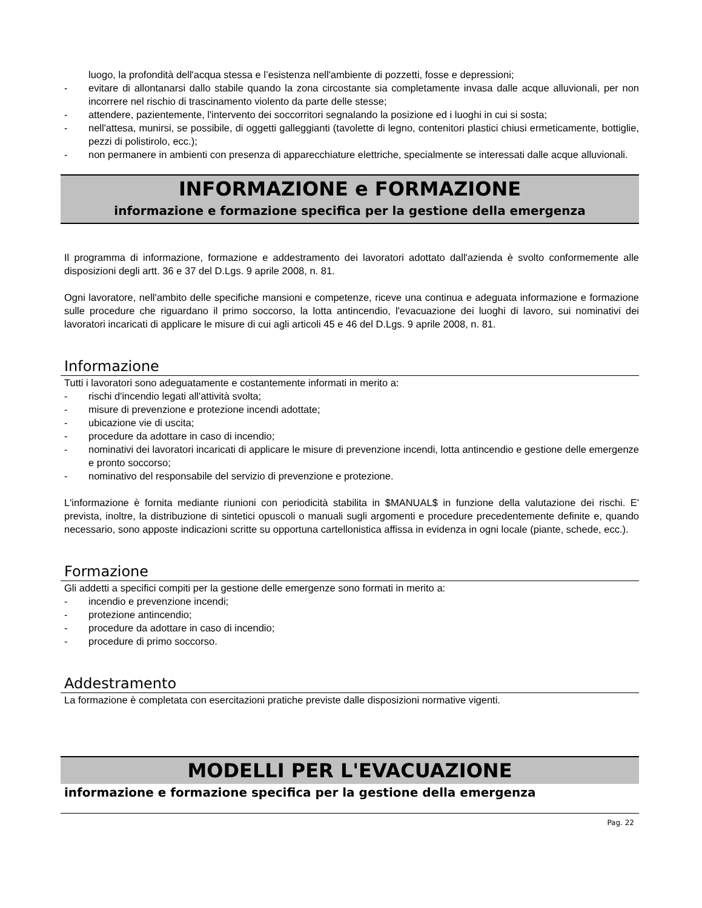luogo, la profondità dell'acqua stessa e l’esistenza nell'ambiente di pozzetti, fosse e depressioni;
- evitare di allontanarsi dallo stabile quando la zona circostante sia completamente invasa dalle acque alluvionali, per non incorrere nel rischio di trascinamento violento da parte delle stesse;
- attendere, pazientemente, l'intervento dei soccorritori segnalando la posizione ed i luoghi in cui si sosta;
- nell'attesa, munirsi, se possibile, di oggetti galleggianti (tavolette di legno, contenitori plastici chiusi ermeticamente, bottiglie, pezzi di polistirolo, ecc.);
- non permanere in ambienti con presenza di apparecchiature elettriche, specialmente se interessati dalle acque alluvionali.
INFORMAZIONE e FORMAZIONE
informazione e formazione specifica per la gestione della emergenza
Il programma di informazione, formazione e addestramento dei lavoratori adottato dall'azienda è svolto conformemente alle disposizioni degli artt. 36 e 37 del D.Lgs. 9 aprile 2008, n. 81.
Ogni lavoratore, nell'ambito delle specifiche mansioni e competenze, riceve una continua e adeguata informazione e formazione sulle procedure che riguardano il primo soccorso, la lotta antincendio, l'evacuazione dei luoghi di lavoro, sui nominativi dei lavoratori incaricati di applicare le misure di cui agli articoli 45 e 46 del D.Lgs. 9 aprile 2008, n. 81.
Informazione
Tutti i lavoratori sono adeguatamente e costantemente informati in merito a:
- rischi d'incendio legati all'attività svolta;
- misure di prevenzione e protezione incendi adottate;
- ubicazione vie di uscita;
- procedure da adottare in caso di incendio;
- nominativi dei lavoratori incaricati di applicare le misure di prevenzione incendi, lotta antincendio e gestione delle emergenze e pronto soccorso;
- nominativo del responsabile del servizio di prevenzione e protezione.
L'informazione è fornita mediante riunioni con periodicità stabilita in $MANUAL$ in funzione della valutazione dei rischi. E' prevista, inoltre, la distribuzione di sintetici opuscoli o manuali sugli argomenti e procedure precedentemente definite e, quando necessario, sono apposte indicazioni scritte su opportuna cartellonistica affissa in evidenza in ogni locale (piante, schede, ecc.).
Formazione
Gli addetti a specifici compiti per la gestione delle emergenze sono formati in merito a:
- incendio e prevenzione incendi;
- protezione antincendio;
- procedure da adottare in caso di incendio;
- procedure di primo soccorso.
Addestramento
La formazione è completata con esercitazioni pratiche previste dalle disposizioni normative vigenti.
MODELLI PER L'EVACUAZIONE
informazione e formazione specifica per la gestione della emergenza
Pag. 22